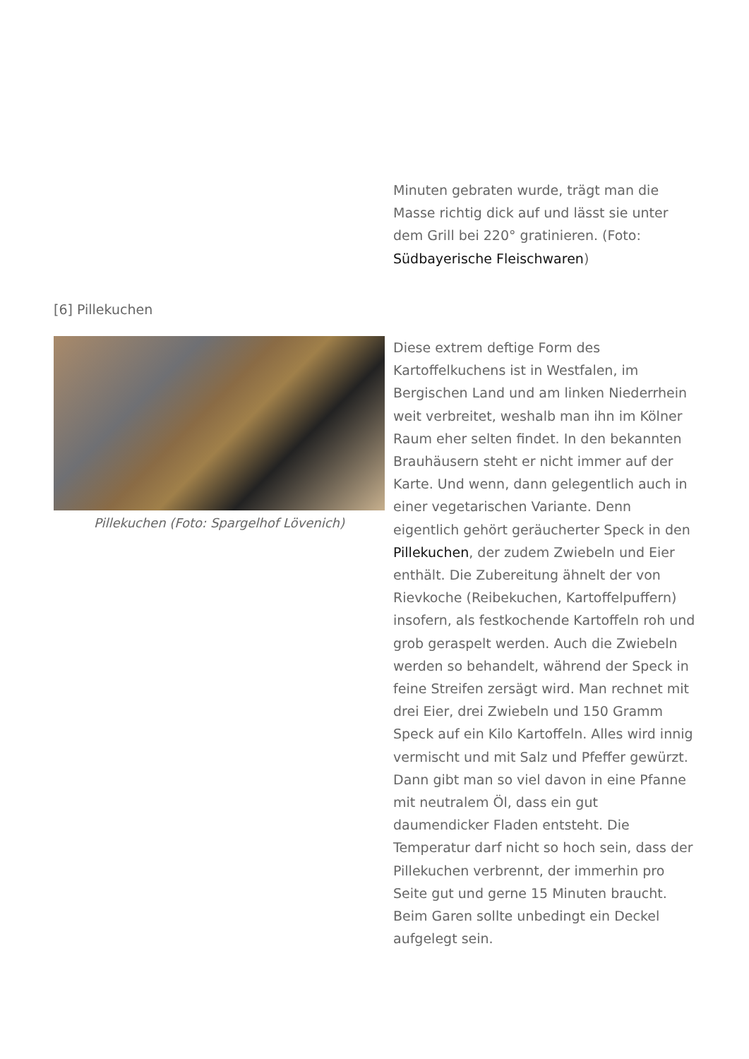Minuten gebraten wurde, trägt man die Masse richtig dick auf und lässt sie unter dem Grill bei 220° gratinieren. (Foto: Südbayerische Fleischwaren)
[6] Pillekuchen
Pillekuchen (Foto: Spargelhof Lövenich) Diese extrem deftige Form des Kartoffelkuchens ist in Westfalen, im Bergischen Land und am linken Niederrhein weit verbreitet, weshalb man ihn im Kölner Raum eher selten findet. In den bekannten Brauhäusern steht er nicht immer auf der Karte. Und wenn, dann gelegentlich auch in einer vegetarischen Variante. Denn eigentlich gehört geräucherter Speck in den Pillekuchen, der zudem Zwiebeln und Eier enthält. Die Zubereitung ähnelt der von Rievkoche (Reibekuchen, Kartoffelpuffern) insofern, als festkochende Kartoffeln roh und grob geraspelt werden. Auch die Zwiebeln werden so behandelt, während der Speck in feine Streifen zersägt wird. Man rechnet mit drei Eier, drei Zwiebeln und 150 Gramm Speck auf ein Kilo Kartoffeln. Alles wird innig vermischt und mit Salz und Pfeffer gewürzt. Dann gibt man so viel davon in eine Pfanne mit neutralem Öl, dass ein gut daumendicker Fladen entsteht. Die Temperatur darf nicht so hoch sein, dass der Pillekuchen verbrennt, der immerhin pro Seite gut und gerne 15 Minuten braucht. Beim Garen sollte unbedingt ein Deckel aufgelegt sein.